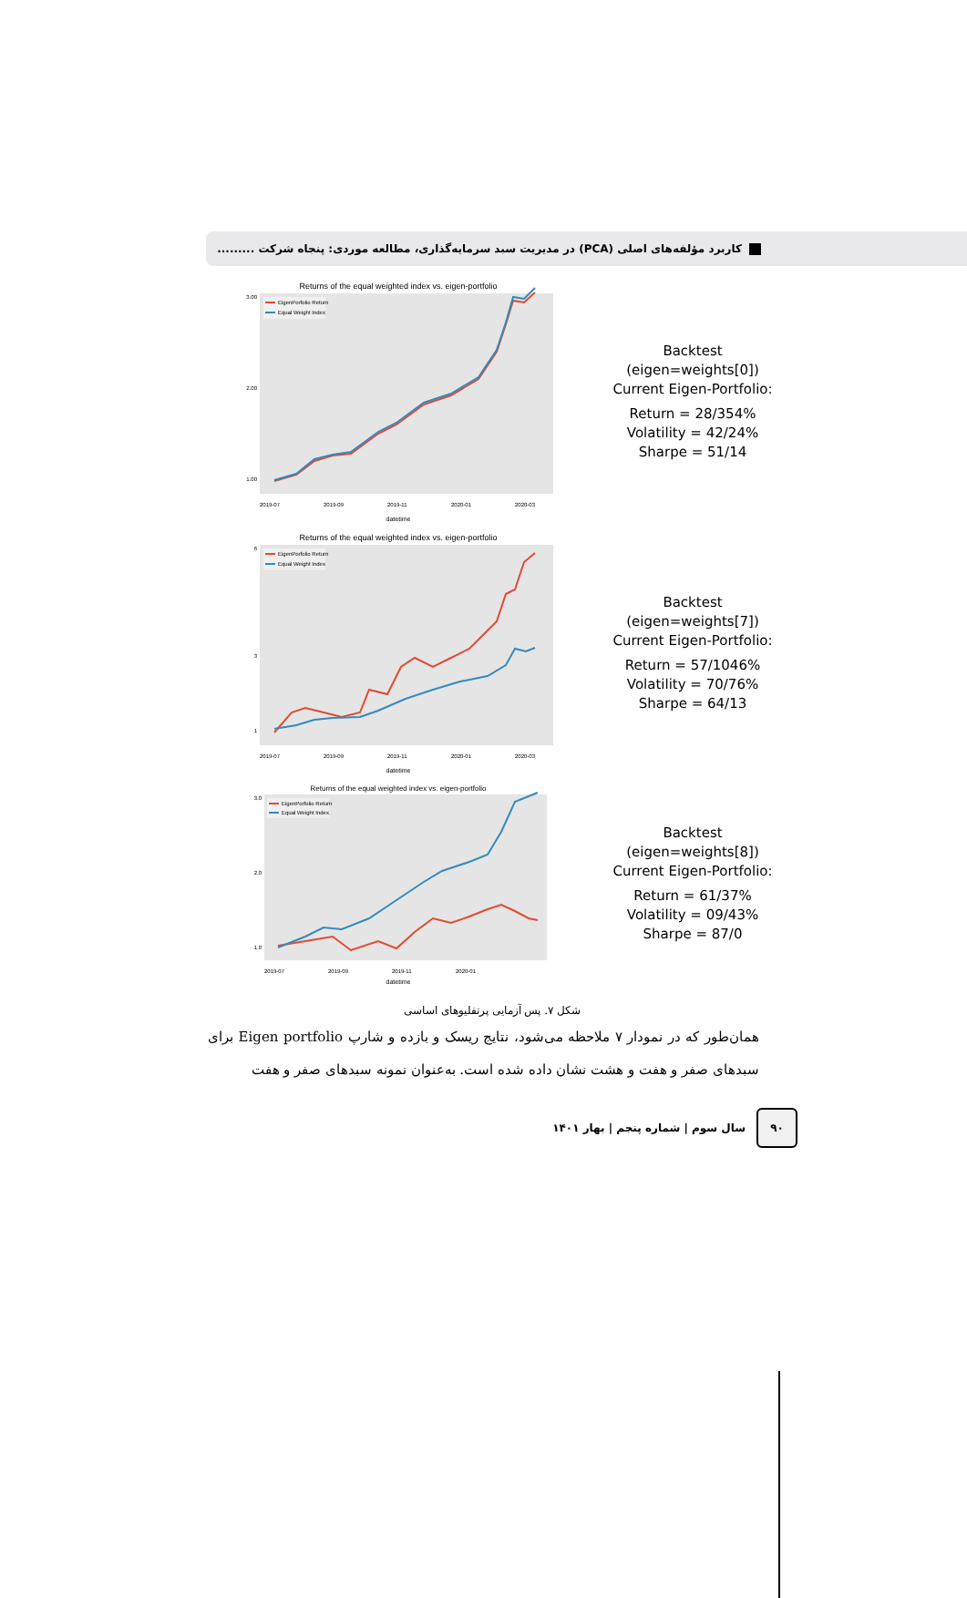کاربرد مؤلفه‌های اصلی (PCA) در مدیریت سبد سرمایه‌گذاری، مطالعه موردی: پنجاه شرکت .........
Returns of the equal weighted index vs. eigen-portfolio
3.00
2.00
1.00
EigenPorfolio Return
Equal Weight Index
2019-07
2019-09
2019-11
2020-01
2020-03
datetime
Backtest (eigen=weights[0]) Current Eigen-Portfolio:
Return = 28/354%
Volatility = 42/24%
Sharpe = 51/14
Returns of the equal weighted index vs. eigen-portfolio
6
3
1
EigenPorfolio Return
Equal Weight Index
2019-07
2019-09
2019-11
2020-01
2020-03
datetime
Backtest (eigen=weights[7]) Current Eigen-Portfolio:
Return = 57/1046%
Volatility = 70/76%
Sharpe = 64/13
Returns of the equal weighted index vs. eigen-portfolio
3.0
2.0
1.0
EigenPorfolio Return
Equal Weight Index
2019-07
2019-09
2019-11
2020-01
datetime
Backtest (eigen=weights[8]) Current Eigen-Portfolio:
Return = 61/37%
Volatility = 09/43%
Sharpe = 87/0
شکل ۷. پس آزمایی پرتفلیوهای اساسی
همان‌طور که در نمودار ۷ ملاحظه می‌شود، نتایج ریسک و بازده و شارپ Eigen portfolio برای سبدهای صفر و هفت و هشت نشان داده شده است. به‌عنوان نمونه سبدهای صفر و هفت
۹۰
سال سوم | شماره پنجم | بهار ۱۴۰۱